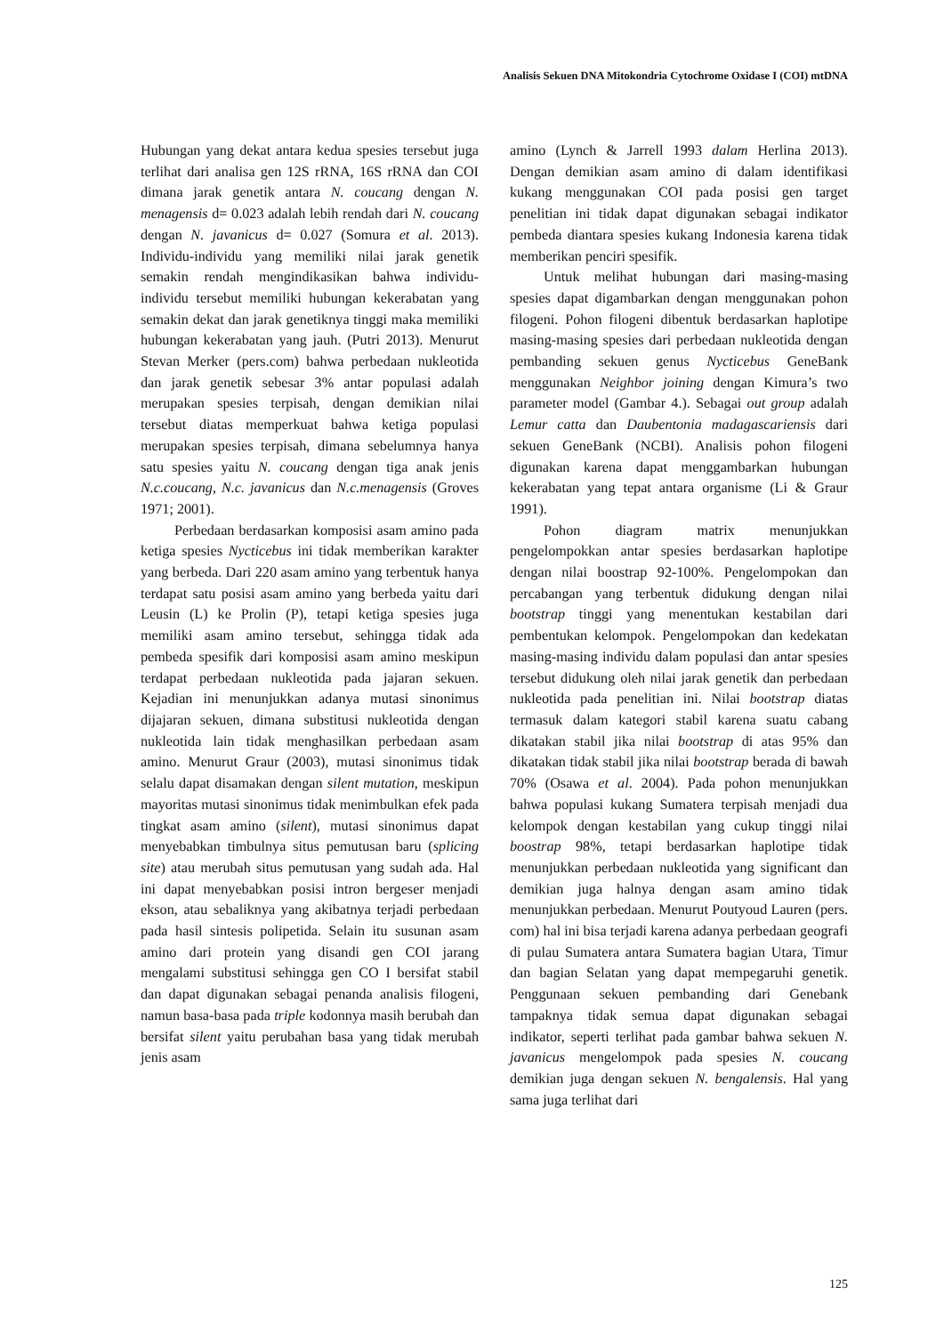Analisis Sekuen DNA Mitokondria Cytochrome Oxidase I (COI) mtDNA
Hubungan yang dekat antara kedua spesies tersebut juga terlihat dari analisa gen 12S rRNA, 16S rRNA dan COI dimana jarak genetik antara N. coucang dengan N. menagensis d= 0.023 adalah lebih rendah dari N. coucang dengan N. javanicus d= 0.027 (Somura et al. 2013). Individu-individu yang memiliki nilai jarak genetik semakin rendah mengindikasikan bahwa individu-individu tersebut memiliki hubungan kekerabatan yang semakin dekat dan jarak genetiknya tinggi maka memiliki hubungan kekerabatan yang jauh. (Putri 2013). Menurut Stevan Merker (pers.com) bahwa perbedaan nukleotida dan jarak genetik sebesar 3% antar populasi adalah merupakan spesies terpisah, dengan demikian nilai tersebut diatas memperkuat bahwa ketiga populasi merupakan spesies terpisah, dimana sebelumnya hanya satu spesies yaitu N. coucang dengan tiga anak jenis N.c.coucang, N.c. javanicus dan N.c.menagensis (Groves 1971; 2001).
Perbedaan berdasarkan komposisi asam amino pada ketiga spesies Nycticebus ini tidak memberikan karakter yang berbeda. Dari 220 asam amino yang terbentuk hanya terdapat satu posisi asam amino yang berbeda yaitu dari Leusin (L) ke Prolin (P), tetapi ketiga spesies juga memiliki asam amino tersebut, sehingga tidak ada pembeda spesifik dari komposisi asam amino meskipun terdapat perbedaan nukleotida pada jajaran sekuen. Kejadian ini menunjukkan adanya mutasi sinonimus dijajaran sekuen, dimana substitusi nukleotida dengan nukleotida lain tidak menghasilkan perbedaan asam amino. Menurut Graur (2003), mutasi sinonimus tidak selalu dapat disamakan dengan silent mutation, meskipun mayoritas mutasi sinonimus tidak menimbulkan efek pada tingkat asam amino (silent), mutasi sinonimus dapat menyebabkan timbulnya situs pemutusan baru (splicing site) atau merubah situs pemutusan yang sudah ada. Hal ini dapat menyebabkan posisi intron bergeser menjadi ekson, atau sebaliknya yang akibatnya terjadi perbedaan pada hasil sintesis polipetida. Selain itu susunan asam amino dari protein yang disandi gen COI jarang mengalami substitusi sehingga gen CO I bersifat stabil dan dapat digunakan sebagai penanda analisis filogeni, namun basa-basa pada triple kodonnya masih berubah dan bersifat silent yaitu perubahan basa yang tidak merubah jenis asam
amino (Lynch & Jarrell 1993 dalam Herlina 2013). Dengan demikian asam amino di dalam identifikasi kukang menggunakan COI pada posisi gen target penelitian ini tidak dapat digunakan sebagai indikator pembeda diantara spesies kukang Indonesia karena tidak memberikan penciri spesifik.
Untuk melihat hubungan dari masing-masing spesies dapat digambarkan dengan menggunakan pohon filogeni. Pohon filogeni dibentuk berdasarkan haplotipe masing-masing spesies dari perbedaan nukleotida dengan pembanding sekuen genus Nycticebus GeneBank menggunakan Neighbor joining dengan Kimura’s two parameter model (Gambar 4.). Sebagai out group adalah Lemur catta dan Daubentonia madagascariensis dari sekuen GeneBank (NCBI). Analisis pohon filogeni digunakan karena dapat menggambarkan hubungan kekerabatan yang tepat antara organisme (Li & Graur 1991).
Pohon diagram matrix menunjukkan pengelompokkan antar spesies berdasarkan haplotipe dengan nilai boostrap 92-100%. Pengelompokan dan percabangan yang terbentuk didukung dengan nilai bootstrap tinggi yang menentukan kestabilan dari pembentukan kelompok. Pengelompokan dan kedekatan masing-masing individu dalam populasi dan antar spesies tersebut didukung oleh nilai jarak genetik dan perbedaan nukleotida pada penelitian ini. Nilai bootstrap diatas termasuk dalam kategori stabil karena suatu cabang dikatakan stabil jika nilai bootstrap di atas 95% dan dikatakan tidak stabil jika nilai bootstrap berada di bawah 70% (Osawa et al. 2004). Pada pohon menunjukkan bahwa populasi kukang Sumatera terpisah menjadi dua kelompok dengan kestabilan yang cukup tinggi nilai boostrap 98%, tetapi berdasarkan haplotipe tidak menunjukkan perbedaan nukleotida yang significant dan demikian juga halnya dengan asam amino tidak menunjukkan perbedaan. Menurut Poutyoud Lauren (pers. com) hal ini bisa terjadi karena adanya perbedaan geografi di pulau Sumatera antara Sumatera bagian Utara, Timur dan bagian Selatan yang dapat mempegaruhi genetik. Penggunaan sekuen pembanding dari Genebank tampaknya tidak semua dapat digunakan sebagai indikator, seperti terlihat pada gambar bahwa sekuen N. javanicus mengelompok pada spesies N. coucang demikian juga dengan sekuen N. bengalensis. Hal yang sama juga terlihat dari
125